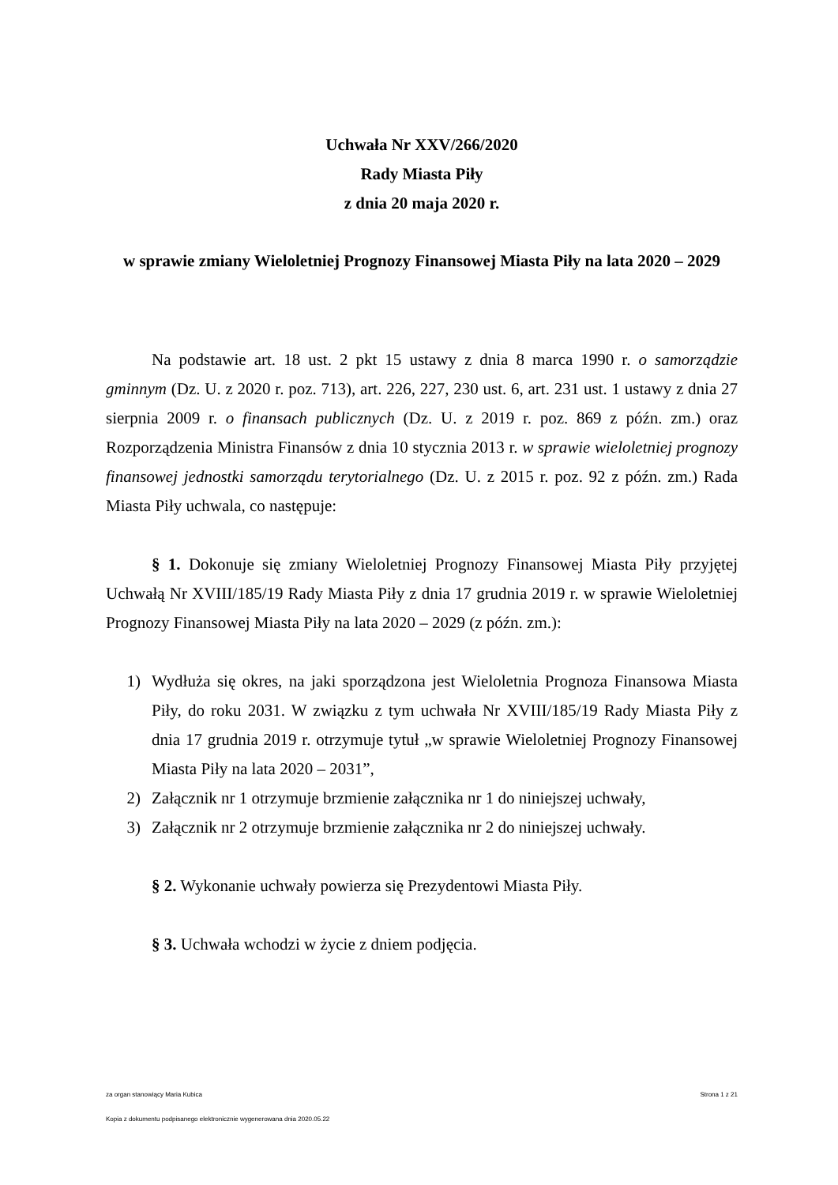Uchwała Nr XXV/266/2020
Rady Miasta Piły
z dnia 20 maja 2020 r.
w sprawie zmiany Wieloletniej Prognozy Finansowej Miasta Piły na lata 2020 – 2029
Na podstawie art. 18 ust. 2 pkt 15 ustawy z dnia 8 marca 1990 r. o samorządzie gminnym (Dz. U. z 2020 r. poz. 713), art. 226, 227, 230 ust. 6, art. 231 ust. 1 ustawy z dnia 27 sierpnia 2009 r. o finansach publicznych (Dz. U. z 2019 r. poz. 869 z późn. zm.) oraz Rozporządzenia Ministra Finansów z dnia 10 stycznia 2013 r. w sprawie wieloletniej prognozy finansowej jednostki samorządu terytorialnego (Dz. U. z 2015 r. poz. 92 z późn. zm.) Rada Miasta Piły uchwala, co następuje:
§ 1. Dokonuje się zmiany Wieloletniej Prognozy Finansowej Miasta Piły przyjętej Uchwałą Nr XVIII/185/19 Rady Miasta Piły z dnia 17 grudnia 2019 r. w sprawie Wieloletniej Prognozy Finansowej Miasta Piły na lata 2020 – 2029 (z późn. zm.):
1) Wydłuża się okres, na jaki sporządzona jest Wieloletnia Prognoza Finansowa Miasta Piły, do roku 2031. W związku z tym uchwała Nr XVIII/185/19 Rady Miasta Piły z dnia 17 grudnia 2019 r. otrzymuje tytuł „w sprawie Wieloletniej Prognozy Finansowej Miasta Piły na lata 2020 – 2031”,
2) Załącznik nr 1 otrzymuje brzmienie załącznika nr 1 do niniejszej uchwały,
3) Załącznik nr 2 otrzymuje brzmienie załącznika nr 2 do niniejszej uchwały.
§ 2. Wykonanie uchwały powierza się Prezydentowi Miasta Piły.
§ 3. Uchwała wchodzi w życie z dniem podjęcia.
za organ stanowiący Maria Kubica Strona 1 z 21
Kopia z dokumentu podpisanego elektronicznie wygenerowana dnia 2020.05.22